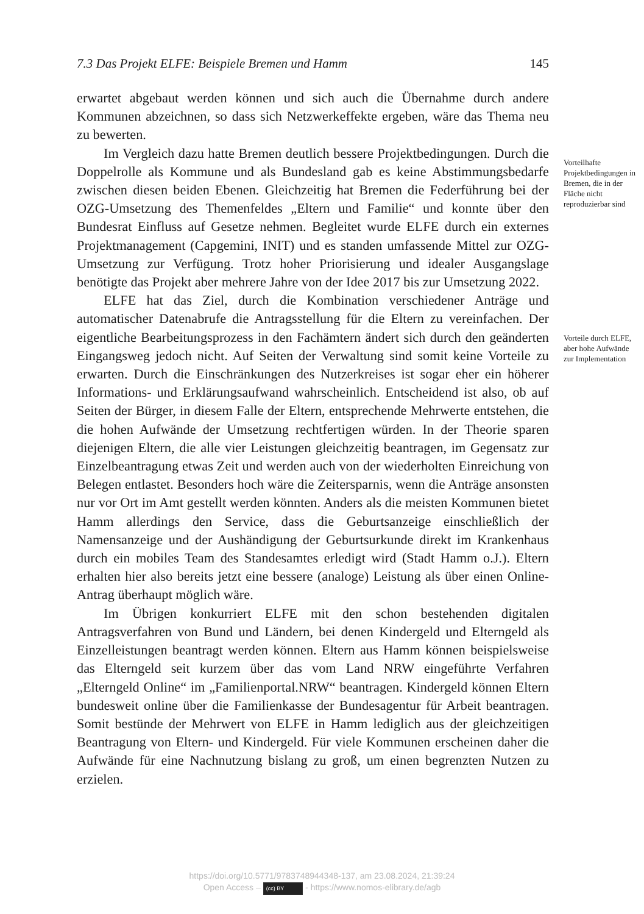7.3 Das Projekt ELFE: Beispiele Bremen und Hamm 145
erwartet abgebaut werden können und sich auch die Übernahme durch andere Kommunen abzeichnen, so dass sich Netzwerkeffekte ergeben, wäre das Thema neu zu bewerten.
Im Vergleich dazu hatte Bremen deutlich bessere Projektbedingungen. Durch die Doppelrolle als Kommune und als Bundesland gab es keine Abstimmungsbedarfe zwischen diesen beiden Ebenen. Gleichzeitig hat Bremen die Federführung bei der OZG-Umsetzung des Themenfeldes „Eltern und Familie“ und konnte über den Bundesrat Einfluss auf Gesetze nehmen. Begleitet wurde ELFE durch ein externes Projektmanagement (Capgemini, INIT) und es standen umfassende Mittel zur OZG-Umsetzung zur Verfügung. Trotz hoher Priorisierung und idealer Ausgangslage benötigte das Projekt aber mehrere Jahre von der Idee 2017 bis zur Umsetzung 2022.
ELFE hat das Ziel, durch die Kombination verschiedener Anträge und automatischer Datenabrufe die Antragsstellung für die Eltern zu vereinfachen. Der eigentliche Bearbeitungsprozess in den Fachämtern ändert sich durch den geänderten Eingangsweg jedoch nicht. Auf Seiten der Verwaltung sind somit keine Vorteile zu erwarten. Durch die Einschränkungen des Nutzerkreises ist sogar eher ein höherer Informations- und Erklärungsaufwand wahrscheinlich. Entscheidend ist also, ob auf Seiten der Bürger, in diesem Falle der Eltern, entsprechende Mehrwerte entstehen, die die hohen Aufwände der Umsetzung rechtfertigen würden. In der Theorie sparen diejenigen Eltern, die alle vier Leistungen gleichzeitig beantragen, im Gegensatz zur Einzelbeantragung etwas Zeit und werden auch von der wiederholten Einreichung von Belegen entlastet. Besonders hoch wäre die Zeitersparnis, wenn die Anträge ansonsten nur vor Ort im Amt gestellt werden könnten. Anders als die meisten Kommunen bietet Hamm allerdings den Service, dass die Geburtsanzeige einschließlich der Namensanzeige und der Aushändigung der Geburtsurkunde direkt im Krankenhaus durch ein mobiles Team des Standesamtes erledigt wird (Stadt Hamm o.J.). Eltern erhalten hier also bereits jetzt eine bessere (analoge) Leistung als über einen Online-Antrag überhaupt möglich wäre.
Im Übrigen konkurriert ELFE mit den schon bestehenden digitalen Antragsverfahren von Bund und Ländern, bei denen Kindergeld und Elterngeld als Einzelleistungen beantragt werden können. Eltern aus Hamm können beispielsweise das Elterngeld seit kurzem über das vom Land NRW eingeführte Verfahren „Elterngeld Online“ im „Familienportal.NRW“ beantragen. Kindergeld können Eltern bundesweit online über die Familienkasse der Bundesagentur für Arbeit beantragen. Somit bestünde der Mehrwert von ELFE in Hamm lediglich aus der gleichzeitigen Beantragung von Eltern- und Kindergeld. Für viele Kommunen erscheinen daher die Aufwände für eine Nachnutzung bislang zu groß, um einen begrenzten Nutzen zu erzielen.
Vorteilhafte Projektbedingungen in Bremen, die in der Fläche nicht reproduzierbar sind
Vorteile durch ELFE, aber hohe Aufwände zur Implementation
https://doi.org/10.5771/9783748944348-137, am 23.08.2024, 21:39:24
Open Access – (cc) BY - https://www.nomos-elibrary.de/agb